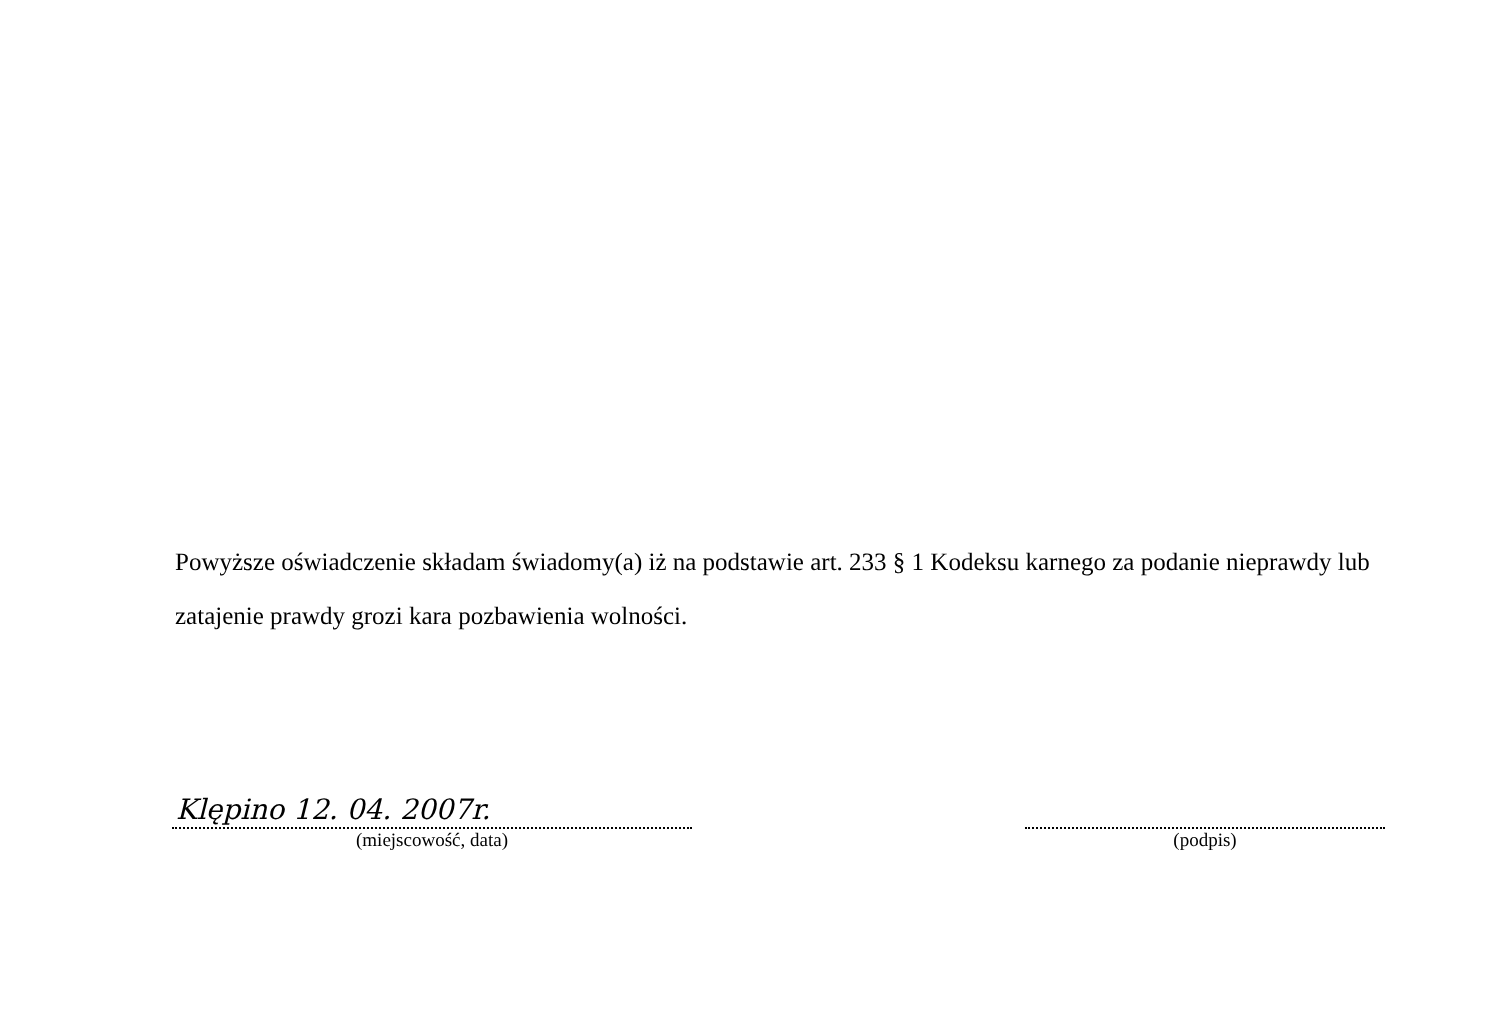Powyższe oświadczenie składam świadomy(a) iż na podstawie art. 233 § 1 Kodeksu karnego za podanie nieprawdy lub zatajenie prawdy grozi kara pozbawienia wolności.
Klępino 12. 04. 2007r.
(miejscowość, data)
(podpis)